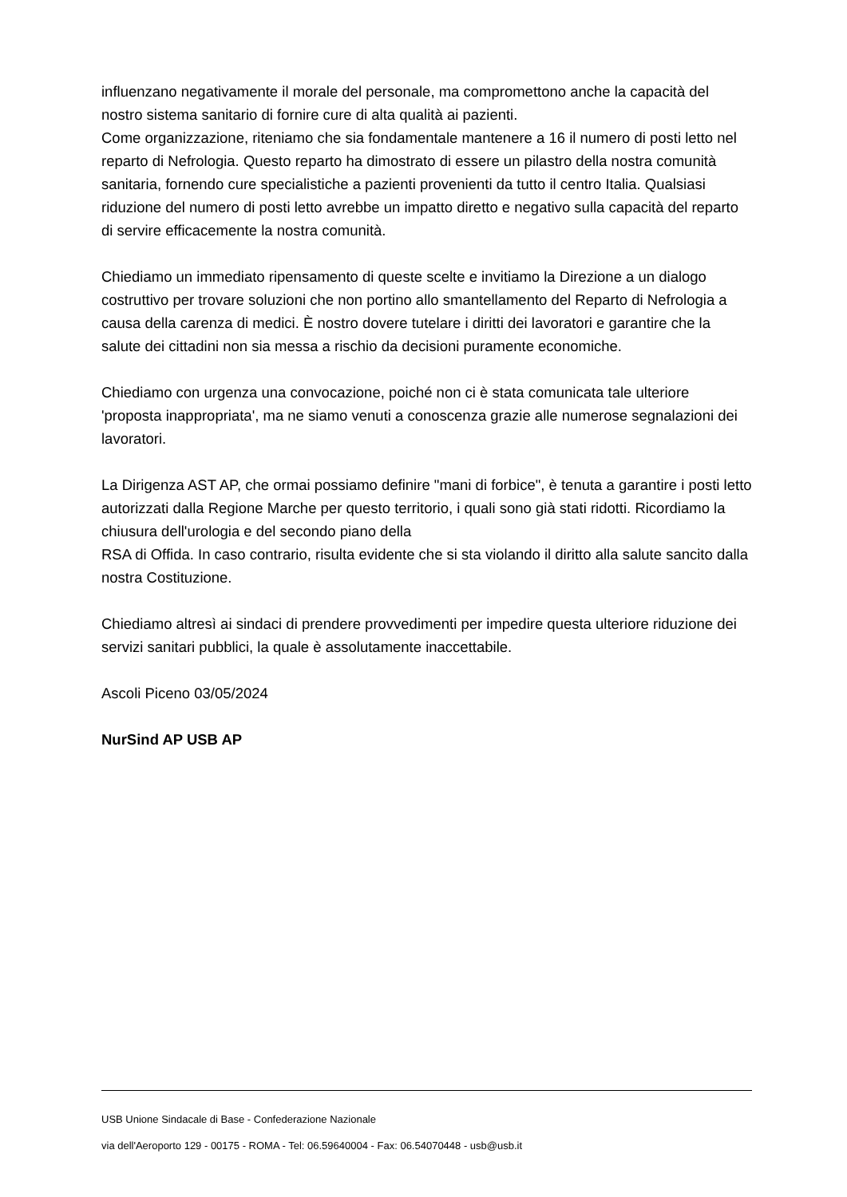influenzano negativamente il morale del personale, ma compromettono anche la capacità del nostro sistema sanitario di fornire cure di alta qualità ai pazienti.
Come organizzazione, riteniamo che sia fondamentale mantenere a 16 il numero di posti letto nel reparto di Nefrologia. Questo reparto ha dimostrato di essere un pilastro della nostra comunità sanitaria, fornendo cure specialistiche a pazienti provenienti da tutto il centro Italia. Qualsiasi riduzione del numero di posti letto avrebbe un impatto diretto e negativo sulla capacità del reparto di servire efficacemente la nostra comunità.
Chiediamo un immediato ripensamento di queste scelte e invitiamo la Direzione a un dialogo costruttivo per trovare soluzioni che non portino allo smantellamento del Reparto di Nefrologia a causa della carenza di medici. È nostro dovere tutelare i diritti dei lavoratori e garantire che la salute dei cittadini non sia messa a rischio da decisioni puramente economiche.
Chiediamo con urgenza una convocazione, poiché non ci è stata comunicata tale ulteriore 'proposta inappropriata', ma ne siamo venuti a conoscenza grazie alle numerose segnalazioni dei lavoratori.
La Dirigenza AST AP, che ormai possiamo definire "mani di forbice", è tenuta a garantire i posti letto autorizzati dalla Regione Marche per questo territorio, i quali sono già stati ridotti. Ricordiamo la chiusura dell'urologia e del secondo piano della
RSA di Offida. In caso contrario, risulta evidente che si sta violando il diritto alla salute sancito dalla nostra Costituzione.
Chiediamo altresì ai sindaci di prendere provvedimenti per impedire questa ulteriore riduzione dei servizi sanitari pubblici, la quale è assolutamente inaccettabile.
Ascoli Piceno 03/05/2024
NurSind AP USB AP
USB Unione Sindacale di Base - Confederazione Nazionale
via dell'Aeroporto 129 - 00175 - ROMA - Tel: 06.59640004 - Fax: 06.54070448 - usb@usb.it